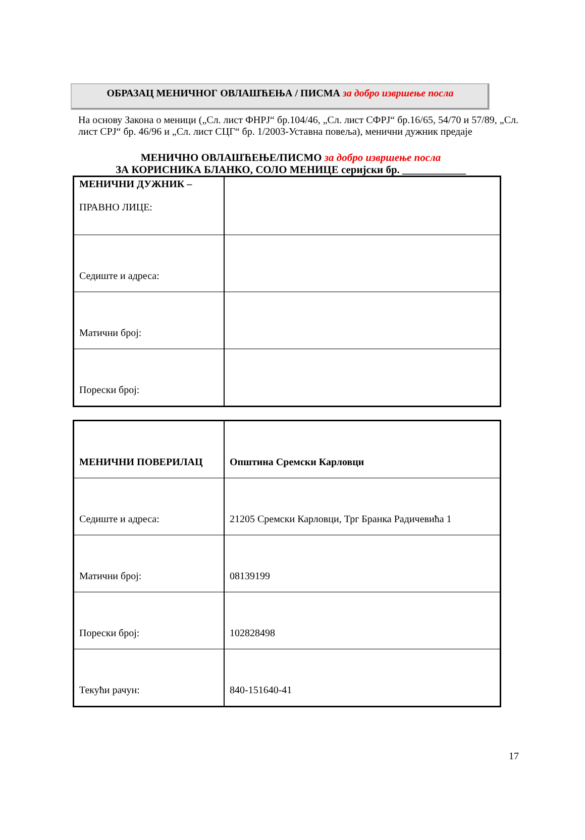ОБРАЗАЦ МЕНИЧНОГ ОВЛАШЋЕЊА / ПИСМА за добро извршење посла
На основу Закона о меници („Сл. лист ФНРЈ“ бр.104/46, „Сл. лист СФРЈ“ бр.16/65, 54/70 и 57/89, „Сл. лист СРЈ“ бр. 46/96 и „Сл. лист СЦГ“ бр. 1/2003-Уставна повеља), менични дужник предаје
МЕНИЧНО ОВЛАШЋЕЊЕ/ПИСМО за добро извршење посла
ЗА КОРИСНИКА БЛАНКО, СОЛО МЕНИЦЕ серијски бр. ____________
| МЕНИЧНИ ДУЖНИК – ПРАВНО ЛИЦЕ: | |
| Седиште и адреса: | |
| Матични број: | |
| Порески број: | |
| МЕНИЧНИ ПОВЕРИЛАЦ | Општина Сремски Карловци |
| Седиште и адреса: | 21205 Сремски Карловци, Трг Бранка Радичевића 1 |
| Матични број: | 08139199 |
| Порески број: | 102828498 |
| Текући рачун: | 840-151640-41 |
17